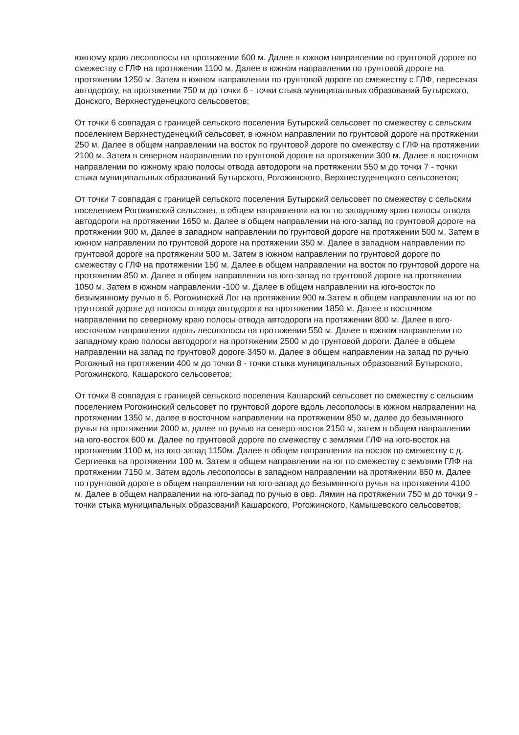южному краю лесополосы на протяжении 600 м. Далее в южном направлении по грунтовой дороге по смежеству с ГЛФ на протяжении 1100 м. Далее в южном направлении по грунтовой дороге на протяжении 1250 м. Затем в южном направлении по грунтовой дороге по смежеству с ГЛФ, пересекая автодорогу, на протяжении 750 м до точки 6 - точки стыка муниципальных образований Бутырского, Донского, Верхнестуденецкого сельсоветов;
От точки 6 совпадая с границей сельского поселения Бутырский сельсовет по смежеству с сельским поселением Верхнестуденецкий сельсовет, в южном направлении по грунтовой дороге на протяжении 250 м. Далее в общем направлении на восток по грунтовой дороге по смежеству с ГЛФ на протяжении 2100 м. Затем в северном направлении по грунтовой дороге на протяжении 300 м. Далее в восточном направлении по южному краю полосы отвода автодороги на протяжении 550 м до точки 7 - точки стыка муниципальных образований Бутырского, Рогожинского, Верхнестуденецкого сельсоветов;
От точки 7 совпадая с границей сельского поселения Бутырский сельсовет по смежеству с сельским поселением Рогожинский сельсовет, в общем направлении на юг по западному краю полосы отвода автодороги на протяжении 1650 м. Далее в общем направлении на юго-запад по грунтовой дороге на протяжении 900 м, Далее в западном направлении по грунтовой дороге на протяжении 500 м. Затем в южном направлении по грунтовой дороге на протяжении 350 м. Далее в западном направлении по грунтовой дороге на протяжении 500 м. Затем в южном направлении по грунтовой дороге по смежеству с ГЛФ на протяжении 150 м. Далее в общем направлении на восток по грунтовой дороге на протяжении 850 м. Далее в общем направлении на юго-запад по грунтовой дороге на протяжении 1050 м. Затем в южном направлении -100 м. Далее в общем направлении на юго-восток по безымянному ручью в б. Рогожинский Лог на протяжении 900 м.Затем в общем направлении на юг по грунтовой дороге до полосы отвода автодороги на протяжении 1850 м. Далее в восточном направлении по северному краю полосы отвода автодороги на протяжении 800 м. Далее в юго-восточном направлении вдоль лесополосы на протяжении 550 м. Далее в южном направлении по западному краю полосы автодороги на протяжении 2500 м до грунтовой дороги. Далее в общем направлении на запад по грунтовой дороге 3450 м. Далее в общем направлении на запад по ручью Рогожный на протяжении 400 м до точки 8 - точки стыка муниципальных образований Бутырского, Рогожинского, Кашарского сельсоветов;
От точки 8 совпадая с границей сельского поселения Кашарский сельсовет по смежеству с сельским поселением Рогожинский сельсовет по грунтовой дороге вдоль лесополосы в южном направлении на протяжении 1350 м, далее в восточном направлении на протяжении 850 м, далее до безымянного ручья на протяжении 2000 м, далее по ручью на северо-восток 2150 м, затем в общем направлении на юго-восток 600 м. Далее по грунтовой дороге по смежеству с землями ГЛФ на юго-восток на протяжении 1100 м, на юго-запад 1150м. Далее в общем направлении на восток по смежеству с д. Сергиевка на протяжении 100 м. Затем в общем направлении на юг по смежеству с землями ГЛФ на протяжении 7150 м. Затем вдоль лесополосы в западном направлении на протяжении 850 м. Далее по грунтовой дороге в общем направлении на юго-запад до безымянного ручья на протяжении 4100 м. Далее в общем направлении на юго-запад по ручью в овр. Лямин на протяжении 750 м до точки 9 - точки стыка муниципальных образований Кашарского, Рогожинского, Камышевского сельсоветов;